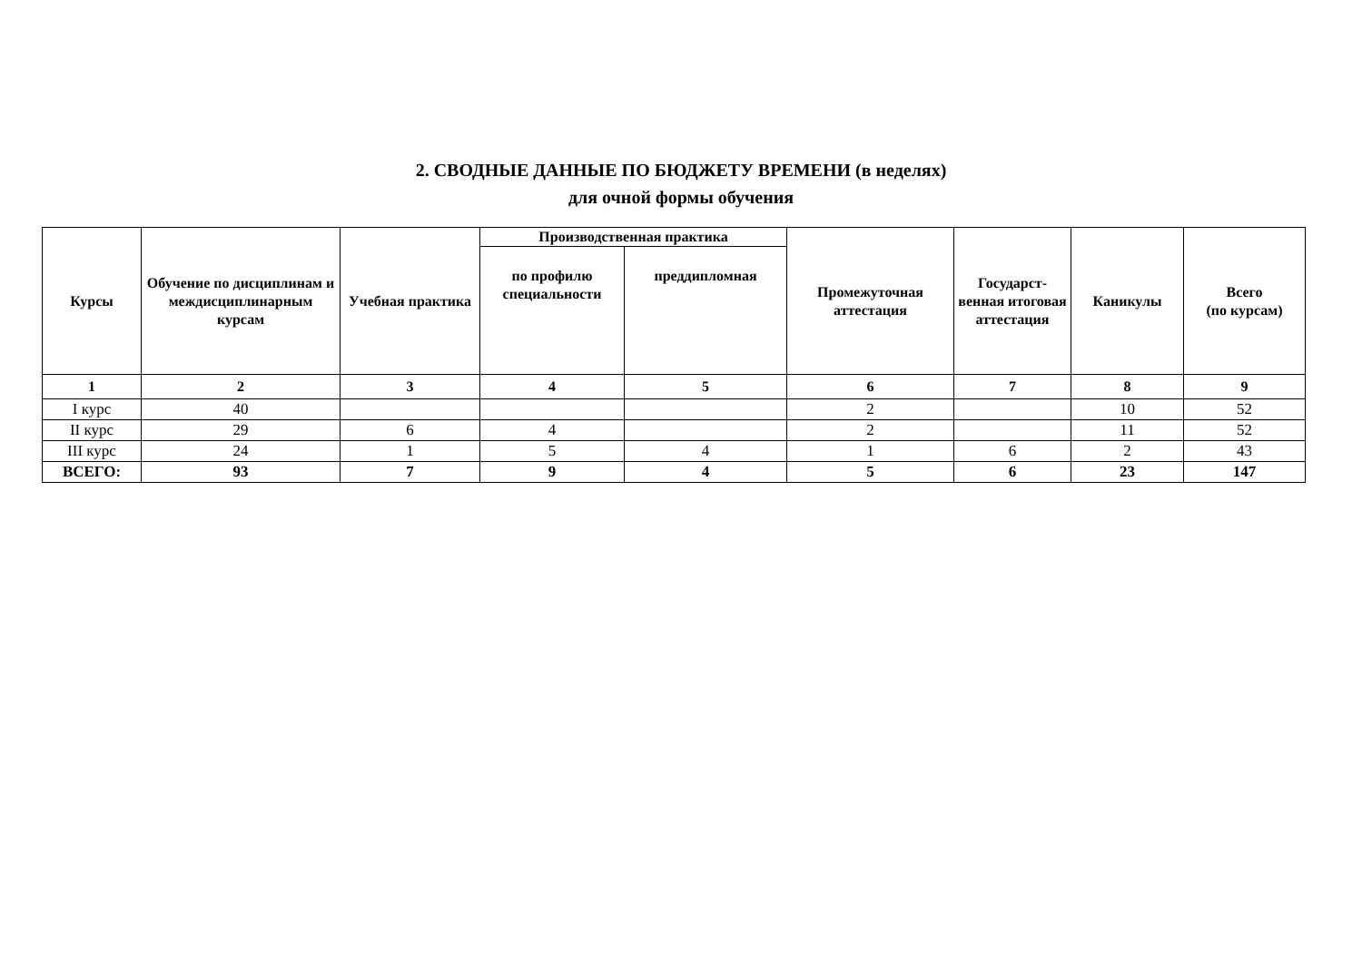2. СВОДНЫЕ ДАННЫЕ ПО БЮДЖЕТУ ВРЕМЕНИ (в неделях)
для очной формы обучения
| Курсы | Обучение по дисциплинам и междисциплинарным курсам | Учебная практика | Производственная практика | | Промежуточная аттестация | Государст-венная итоговая аттестация | Каникулы | Всего (по курсам) |
| --- | --- | --- | --- | --- | --- | --- | --- | --- |
| | | | по профилю специальности | преддипломная | | | | |
| 1 | 2 | 3 | 4 | 5 | 6 | 7 | 8 | 9 |
| I курс | 40 | | | | 2 | | 10 | 52 |
| II курс | 29 | 6 | 4 | | 2 | | 11 | 52 |
| III курс | 24 | 1 | 5 | 4 | 1 | 6 | 2 | 43 |
| ВСЕГО: | 93 | 7 | 9 | 4 | 5 | 6 | 23 | 147 |